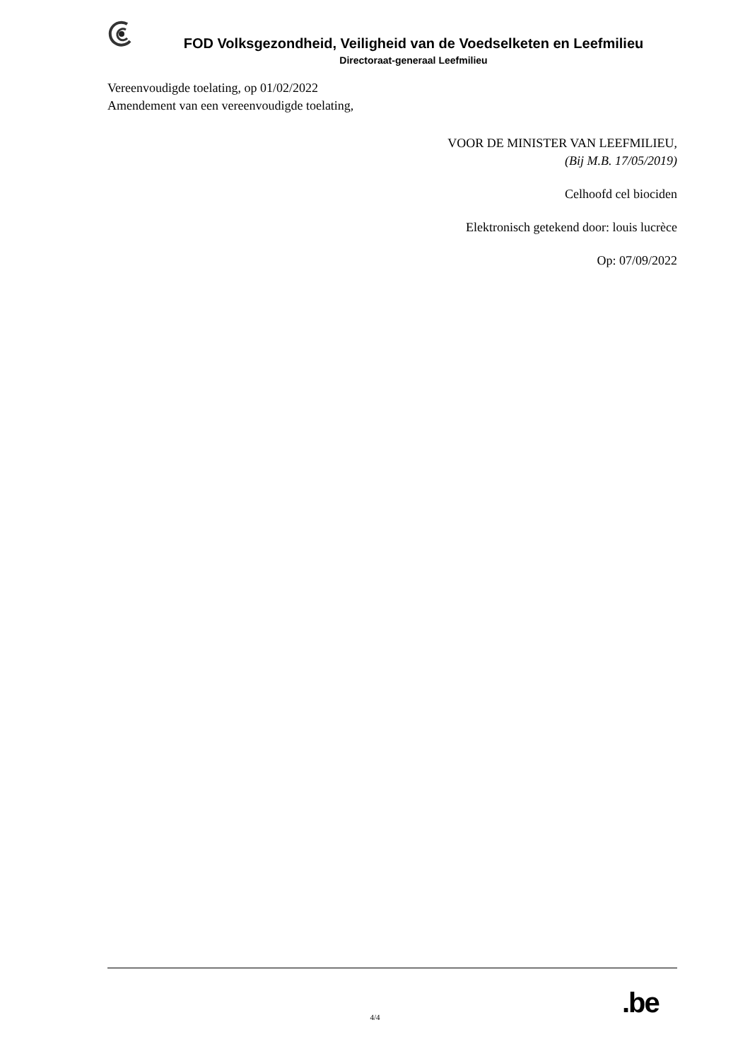FOD Volksgezondheid, Veiligheid van de Voedselketen en Leefmilieu
Directoraat-generaal Leefmilieu
Vereenvoudigde toelating, op 01/02/2022
Amendement van een vereenvoudigde toelating,
VOOR DE MINISTER VAN LEEFMILIEU,
(Bij M.B. 17/05/2019)
Celhoofd cel biociden
Elektronisch getekend door: louis lucrèce
Op: 07/09/2022
.be
4/4